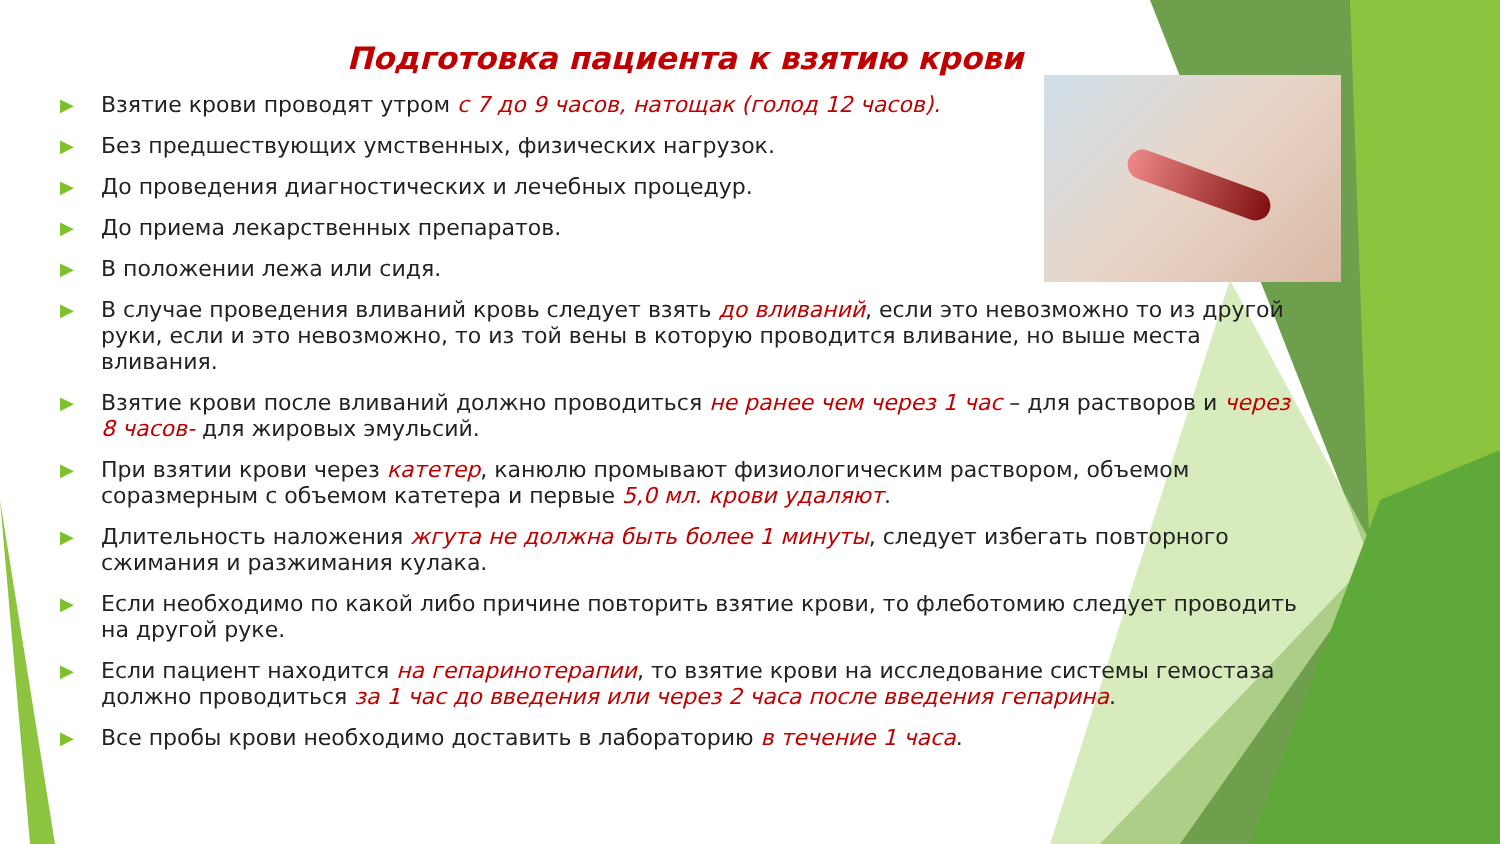Подготовка пациента к взятию крови
▶ Взятие крови проводят утром с 7 до 9 часов, натощак (голод 12 часов).
▶ Без предшествующих умственных, физических нагрузок.
▶ До проведения диагностических и лечебных процедур.
▶ До приема лекарственных препаратов.
▶ В положении лежа или сидя.
▶ В случае проведения вливаний кровь следует взять до вливаний, если это невозможно то из другой руки, если и это невозможно, то из той вены в которую проводится вливание, но выше места вливания.
▶ Взятие крови после вливаний должно проводиться не ранее чем через 1 час – для растворов и через 8 часов- для жировых эмульсий.
▶ При взятии крови через катетер, канюлю промывают физиологическим раствором, объемом соразмерным с объемом катетера и первые 5,0 мл. крови удаляют.
▶ Длительность наложения жгута не должна быть более 1 минуты, следует избегать повторного сжимания и разжимания кулака.
▶ Если необходимо по какой либо причине повторить взятие крови, то флеботомию следует проводить на другой руке.
▶ Если пациент находится на гепаринотерапии, то взятие крови на исследование системы гемостаза должно проводиться за 1 час до введения или через 2 часа после введения гепарина.
▶ Все пробы крови необходимо доставить в лабораторию в течение 1 часа.